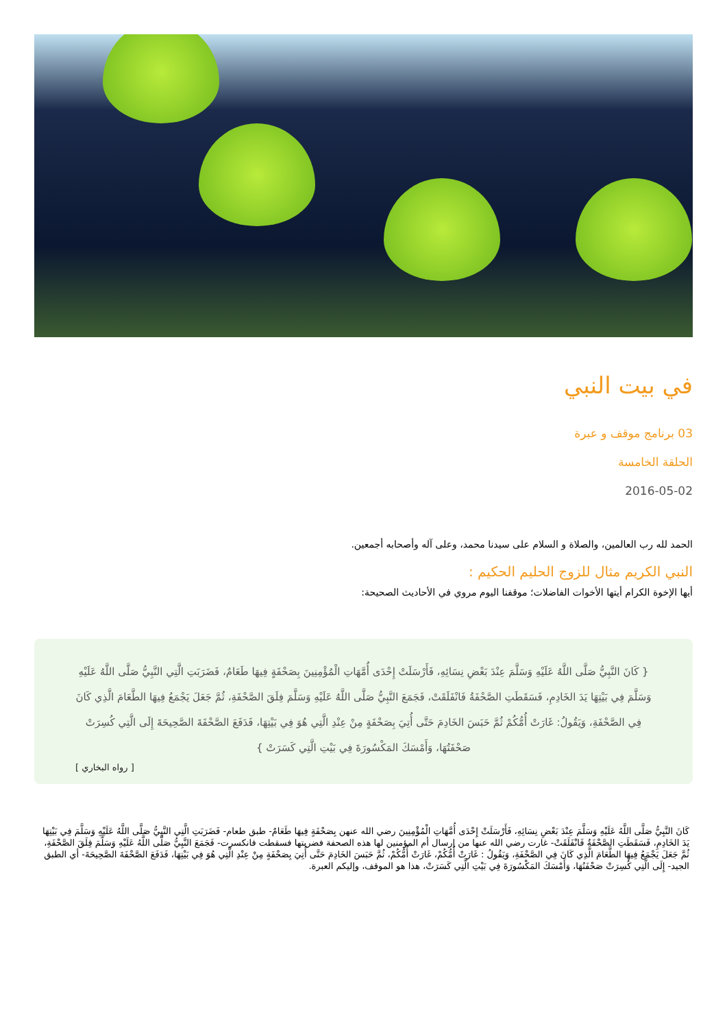في بيت النبي
03 برنامج موقف و عبرة
الحلقة الخامسة
2016-05-02
الحمد لله رب العالمين، والصلاة و السلام على سيدنا محمد، وعلى آله وأصحابه أجمعين.
النبي الكريم مثال للزوج الحليم الحكيم :
أيها الإخوة الكرام أيتها الأخوات الفاضلات؛ موقفنا اليوم مروي في الأحاديث الصحيحة:
{ كَانَ النَّبِيُّ صَلَّى اللَّهُ عَلَيْهِ وَسَلَّمَ عِنْدَ بَعْضِ نِسَائِهِ، فَأَرْسَلَتْ إِحْدَى أُمَّهَاتِ الْمُؤْمِنِينَ بِصَحْفَةٍ فِيهَا طَعَامٌ، فَضَرَبَتِ الَّتِي النَّبِيُّ صَلَّى اللَّهُ عَلَيْهِ وَسَلَّمَ فِي بَيْتِهَا يَدَ الخَادِمِ، فَسَقَطَتِ الصَّحْفَةُ فَانْفَلَقَتْ، فَجَمَعَ النَّبِيُّ صَلَّى اللَّهُ عَلَيْهِ وَسَلَّمَ فِلَقَ الصَّحْفَةِ، ثُمَّ جَعَلَ يَجْمَعُ فِيهَا الطَّعَامَ الَّذِي كَانَ فِي الصَّحْفَةِ، وَيَقُولُ: غَارَتْ أُمُّكُمْ ثُمَّ حَبَسَ الخَادِمَ حَتَّى أُتِيَ بِصَحْفَةٍ مِنْ عِنْدِ الَّتِي هُوَ فِي بَيْتِهَا، فَدَفَعَ الصَّحْفَةَ الصَّحِيحَةَ إِلَى الَّتِي كُسِرَتْ صَحْفَتُهَا، وَأَمْسَكَ المَكْسُورَةَ فِي بَيْتِ الَّتِي كَسَرَتْ }
[ رواه البخاري ]
كَانَ النَّبِيُّ صَلَّى اللَّهُ عَلَيْهِ وَسَلَّمَ عِنْدَ بَعْضِ نِسَائِهِ، فَأَرْسَلَتْ إِحْدَى أُمَّهَاتِ الْمُؤْمِنِينَ رضي الله عنهن بِصَحْفَةٍ فِيهَا طَعَامٌ- طبق طعام- فَضَرَبَتِ الَّتِي النَّبِيُّ صَلَّى اللَّهُ عَلَيْهِ وَسَلَّمَ فِي بَيْتِهَا يَدَ الخَادِمِ، فَسَقَطَتِ الصَّحْفَةُ فَانْفَلَقَتْ- غارت رضي الله عنها من إرسال أم المؤمنين لها هذه الصحفة فضربتها فسقطت فانكسرت- فَجَمَعَ النَّبِيُّ صَلَّى اللَّهُ عَلَيْهِ وَسَلَّمَ فِلَقَ الصَّحْفَةِ، ثُمَّ جَعَلَ يَجْمَعُ فِيهَا الطَّعَامَ الَّذِي كَانَ فِي الصَّحْفَةِ، وَيَقُولُ : غَارَتْ أُمُّكُمْ، غَارَتْ أُمُّكُمْ، ثُمَّ حَبَسَ الخَادِمَ حَتَّى أُتِيَ بِصَحْفَةٍ مِنْ عِنْدِ الَّتِي هُوَ فِي بَيْتِهَا، فَدَفَعَ الصَّحْفَةَ الصَّحِيحَةَ- أي الطبق الجيد- إِلَى الَّتِي كُسِرَتْ صَحْفَتُهَا، وَأَمْسَكَ المَكْسُورَةَ فِي بَيْتِ الَّتِي كَسَرَتْ، هذا هو الموقف، وإليكم العبرة.